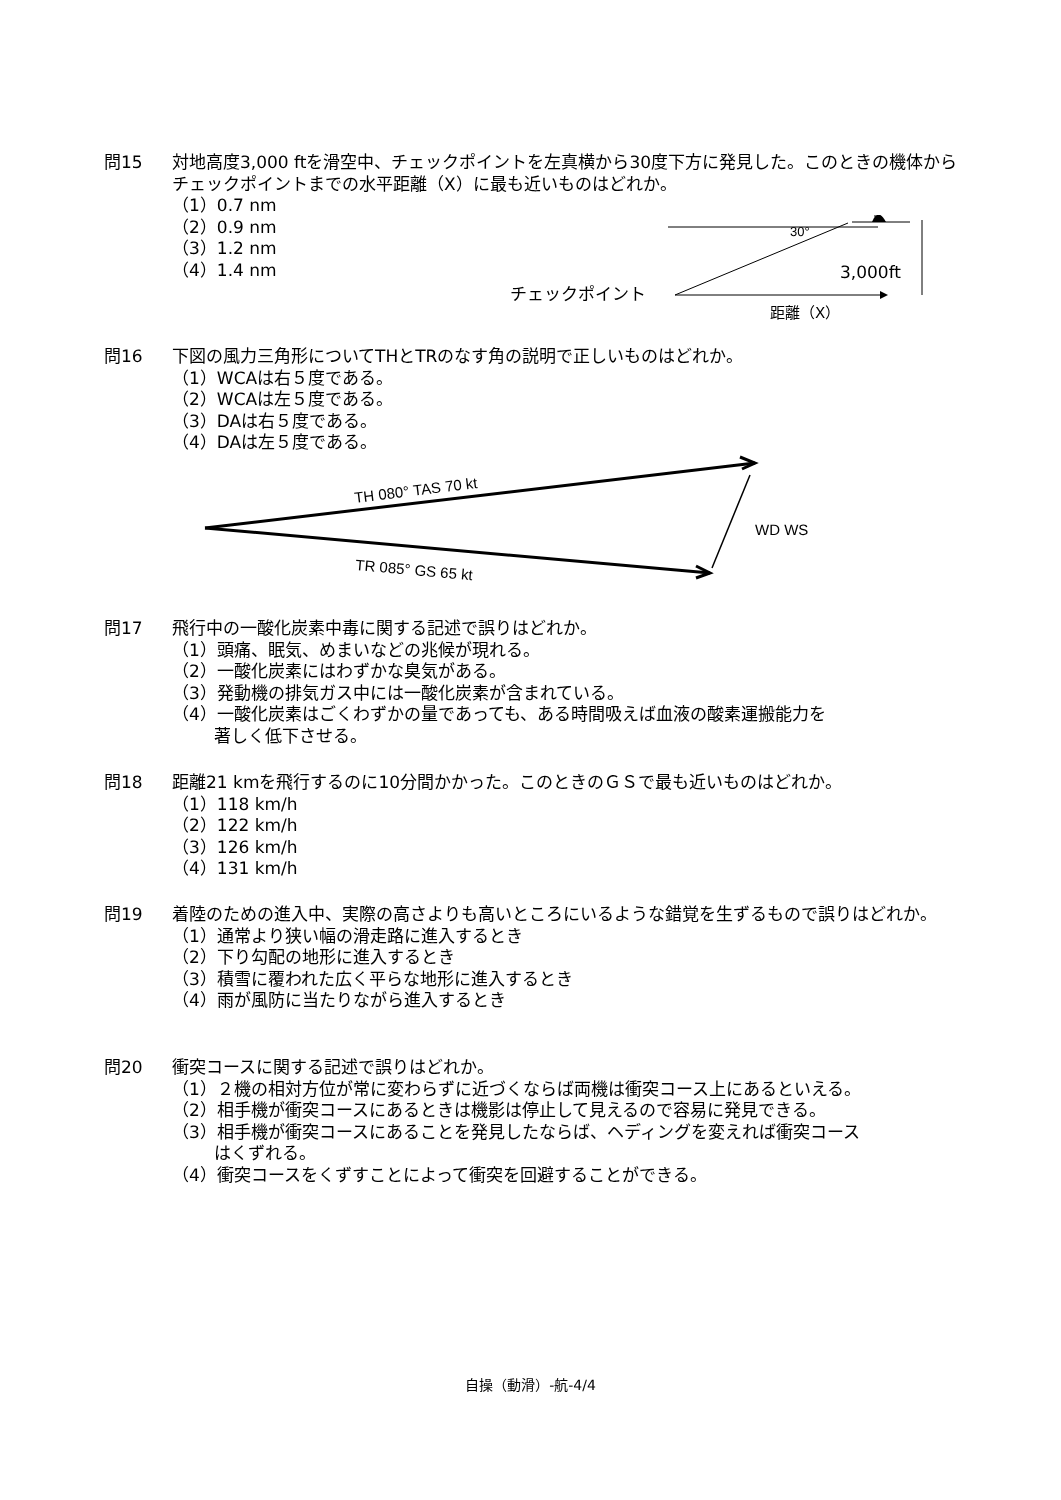問15 対地高度3,000 ftを滑空中、チェックポイントを左真横から30度下方に発見した。このときの機体からチェックポイントまでの水平距離（X）に最も近いものはどれか。
（1）0.7 nm
（2）0.9 nm
（3）1.2 nm
（4）1.4 nm
30°
3,000ft
チェックポイント
距離（X）
問16 下図の風力三角形についてTHとTRのなす角の説明で正しいものはどれか。
（1）WCAは右５度である。
（2）WCAは左５度である。
（3）DAは右５度である。
（4）DAは左５度である。
TH 080° TAS 70 kt
TR 085° GS 65 kt
WD WS
問17 飛行中の一酸化炭素中毒に関する記述で誤りはどれか。
（1）頭痛、眠気、めまいなどの兆候が現れる。
（2）一酸化炭素にはわずかな臭気がある。
（3）発動機の排気ガス中には一酸化炭素が含まれている。
（4）一酸化炭素はごくわずかの量であっても、ある時間吸えば血液の酸素運搬能力を
著しく低下させる。
問18 距離21 kmを飛行するのに10分間かかった。このときのＧＳで最も近いものはどれか。
（1）118 km/h
（2）122 km/h
（3）126 km/h
（4）131 km/h
問19 着陸のための進入中、実際の高さよりも高いところにいるような錯覚を生ずるもので誤りはどれか。
（1）通常より狭い幅の滑走路に進入するとき
（2）下り勾配の地形に進入するとき
（3）積雪に覆われた広く平らな地形に進入するとき
（4）雨が風防に当たりながら進入するとき
問20 衝突コースに関する記述で誤りはどれか。
（1）２機の相対方位が常に変わらずに近づくならば両機は衝突コース上にあるといえる。
（2）相手機が衝突コースにあるときは機影は停止して見えるので容易に発見できる。
（3）相手機が衝突コースにあることを発見したならば、ヘディングを変えれば衝突コース
はくずれる。
（4）衝突コースをくずすことによって衝突を回避することができる。
自操（動滑）-航-4/4